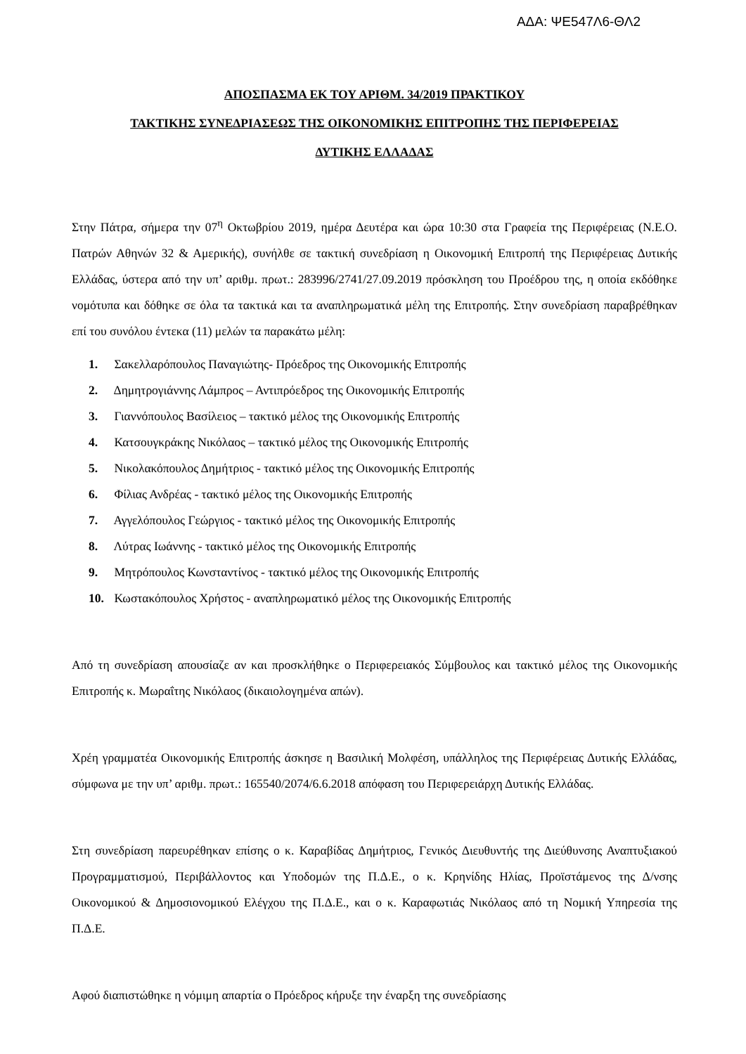ΑΔΑ: ΨΕ547Λ6-ΘΛ2
ΑΠΟΣΠΑΣΜΑ ΕΚ ΤΟΥ ΑΡΙΘΜ. 34/2019 ΠΡΑΚΤΙΚΟΥ
ΤΑΚΤΙΚΗΣ ΣΥΝΕΔΡΙΑΣΕΩΣ ΤΗΣ ΟΙΚΟΝΟΜΙΚΗΣ ΕΠΙΤΡΟΠΗΣ ΤΗΣ ΠΕΡΙΦΕΡΕΙΑΣ
ΔΥΤΙΚΗΣ ΕΛΛΑΔΑΣ
Στην Πάτρα, σήμερα την 07<sup>η</sup> Οκτωβρίου 2019, ημέρα Δευτέρα και ώρα 10:30 στα Γραφεία της Περιφέρειας (Ν.Ε.Ο. Πατρών Αθηνών 32 & Αμερικής), συνήλθε σε τακτική συνεδρίαση η Οικονομική Επιτροπή της Περιφέρειας Δυτικής Ελλάδας, ύστερα από την υπ’ αριθμ. πρωτ.: 283996/2741/27.09.2019 πρόσκληση του Προέδρου της, η οποία εκδόθηκε νομότυπα και δόθηκε σε όλα τα τακτικά και τα αναπληρωματικά μέλη της Επιτροπής. Στην συνεδρίαση παραβρέθηκαν επί του συνόλου έντεκα (11) μελών τα παρακάτω μέλη:
1. Σακελλαρόπουλος Παναγιώτης- Πρόεδρος της Οικονομικής Επιτροπής
2. Δημητρογιάννης Λάμπρος – Αντιπρόεδρος της Οικονομικής Επιτροπής
3. Γιαννόπουλος Βασίλειος – τακτικό μέλος της Οικονομικής Επιτροπής
4. Κατσουγκράκης Νικόλαος – τακτικό μέλος της Οικονομικής Επιτροπής
5. Νικολακόπουλος Δημήτριος - τακτικό μέλος της Οικονομικής Επιτροπής
6. Φίλιας Ανδρέας - τακτικό μέλος της Οικονομικής Επιτροπής
7. Αγγελόπουλος Γεώργιος - τακτικό μέλος της Οικονομικής Επιτροπής
8. Λύτρας Ιωάννης - τακτικό μέλος της Οικονομικής Επιτροπής
9. Μητρόπουλος Κωνσταντίνος - τακτικό μέλος της Οικονομικής Επιτροπής
10. Κωστακόπουλος Χρήστος - αναπληρωματικό μέλος της Οικονομικής Επιτροπής
Από τη συνεδρίαση απουσίαζε αν και προσκλήθηκε ο Περιφερειακός Σύμβουλος και τακτικό μέλος της Οικονομικής Επιτροπής κ. Μωραΐτης Νικόλαος (δικαιολογημένα απών).
Χρέη γραμματέα Οικονομικής Επιτροπής άσκησε η Βασιλική Μολφέση, υπάλληλος της Περιφέρειας Δυτικής Ελλάδας, σύμφωνα με την υπ’ αριθμ. πρωτ.: 165540/2074/6.6.2018 απόφαση του Περιφερειάρχη Δυτικής Ελλάδας.
Στη συνεδρίαση παρευρέθηκαν επίσης ο κ. Καραβίδας Δημήτριος, Γενικός Διευθυντής της Διεύθυνσης Αναπτυξιακού Προγραμματισμού, Περιβάλλοντος και Υποδομών της Π.Δ.Ε., ο κ. Κρηνίδης Ηλίας, Προϊστάμενος της Δ/νσης Οικονομικού & Δημοσιονομικού Ελέγχου της Π.Δ.Ε., και ο κ. Καραφωτιάς Νικόλαος από τη Νομική Υπηρεσία της Π.Δ.Ε.
Αφού διαπιστώθηκε η νόμιμη απαρτία ο Πρόεδρος κήρυξε την έναρξη της συνεδρίασης